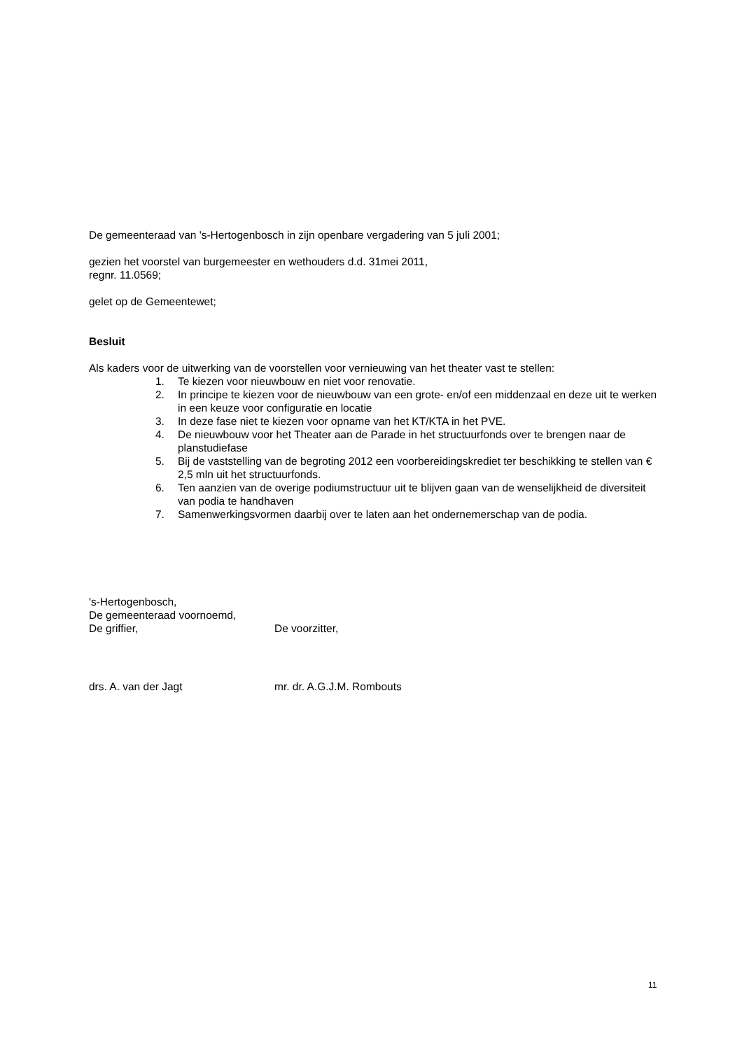De gemeenteraad van 's-Hertogenbosch in zijn openbare vergadering van 5 juli 2001;
gezien het voorstel van burgemeester en wethouders d.d. 31mei 2011,
regnr. 11.0569;
gelet op de Gemeentewet;
Besluit
Als kaders voor de uitwerking van de voorstellen voor vernieuwing van het theater vast te stellen:
1. Te kiezen voor nieuwbouw en niet voor renovatie.
2. In principe te kiezen voor de nieuwbouw van een grote- en/of een middenzaal en deze uit te werken in een keuze voor configuratie en locatie
3. In deze fase niet te kiezen voor opname van het KT/KTA in het PVE.
4. De nieuwbouw voor het Theater aan de Parade in het structuurfonds over te brengen naar de planstudiefase
5. Bij de vaststelling van de begroting 2012 een voorbereidingskrediet ter beschikking te stellen van € 2,5 mln uit het structuurfonds.
6. Ten aanzien van de overige podiumstructuur uit te blijven gaan van de wenselijkheid de diversiteit van podia te handhaven
7. Samenwerkingsvormen daarbij over te laten aan het ondernemerschap van de podia.
's-Hertogenbosch,
De gemeenteraad voornoemd,
De griffier, De voorzitter,
drs. A. van der Jagt mr. dr. A.G.J.M. Rombouts
11